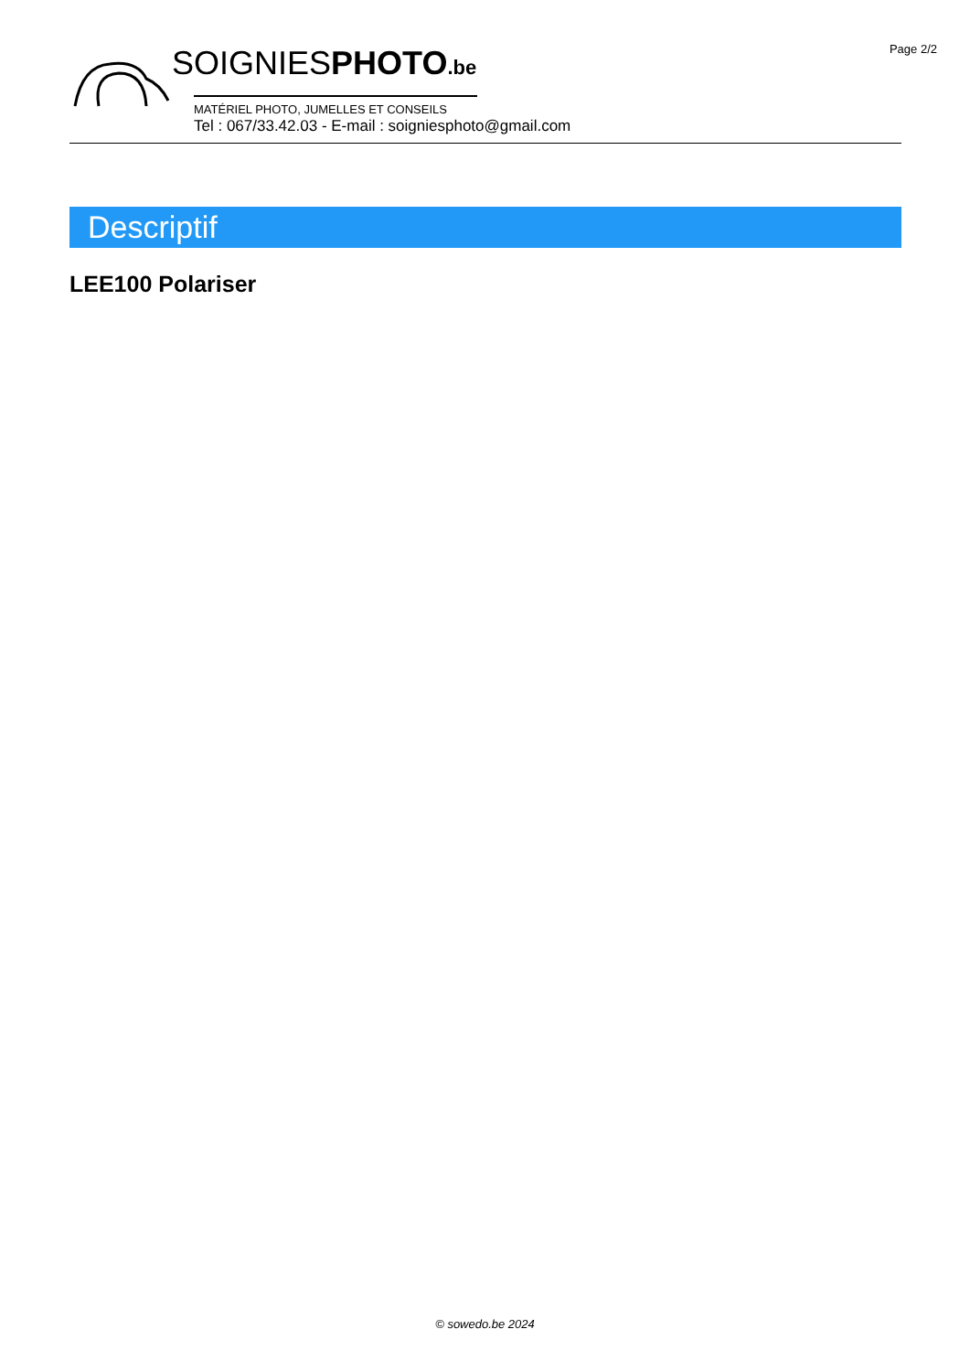Page 2/2
SOIGNIESPHOTO.be
MATÉRIEL PHOTO, JUMELLES ET CONSEILS
Tel : 067/33.42.03 - E-mail : soigniesphoto@gmail.com
Descriptif
LEE100 Polariser
© sowedo.be 2024